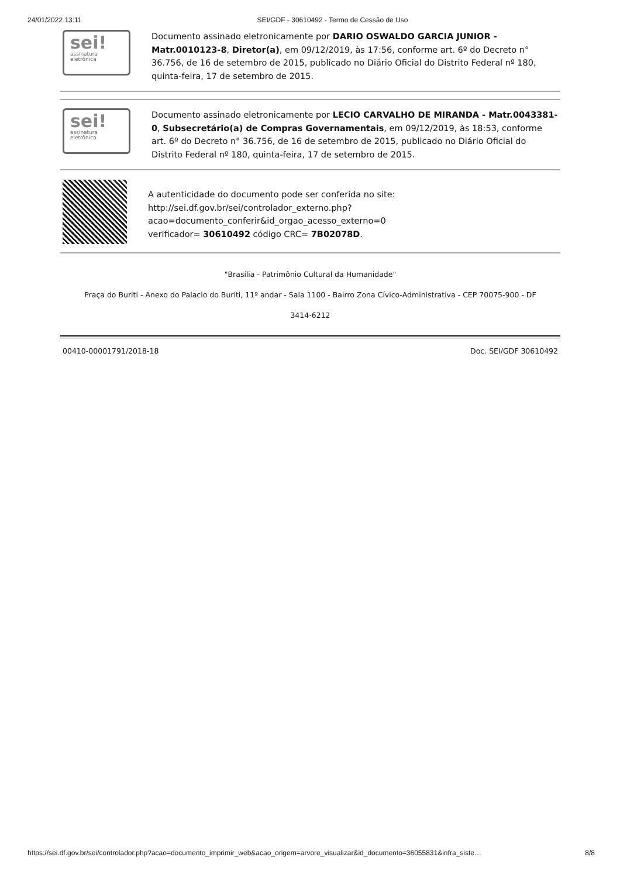24/01/2022 13:11 SEI/GDF - 30610492 - Termo de Cessão de Uso
sei!
assinatura eletrônica
Documento assinado eletronicamente por DARIO OSWALDO GARCIA JUNIOR - Matr.0010123-8, Diretor(a), em 09/12/2019, às 17:56, conforme art. 6º do Decreto n° 36.756, de 16 de setembro de 2015, publicado no Diário Oficial do Distrito Federal nº 180, quinta-feira, 17 de setembro de 2015.
sei!
assinatura eletrônica
Documento assinado eletronicamente por LECIO CARVALHO DE MIRANDA - Matr.0043381-0, Subsecretário(a) de Compras Governamentais, em 09/12/2019, às 18:53, conforme art. 6º do Decreto n° 36.756, de 16 de setembro de 2015, publicado no Diário Oficial do Distrito Federal nº 180, quinta-feira, 17 de setembro de 2015.
A autenticidade do documento pode ser conferida no site: http://sei.df.gov.br/sei/controlador_externo.php?
acao=documento_conferir&id_orgao_acesso_externo=0
verificador= 30610492 código CRC= 7B02078D.
"Brasília - Patrimônio Cultural da Humanidade"
Praça do Buriti - Anexo do Palacio do Buriti, 11º andar - Sala 1100 - Bairro Zona Cívico-Administrativa - CEP 70075-900 - DF
3414-6212
00410-00001791/2018-18 Doc. SEI/GDF 30610492
https://sei.df.gov.br/sei/controlador.php?acao=documento_imprimir_web&acao_origem=arvore_visualizar&id_documento=36055831&infra_siste… 8/8